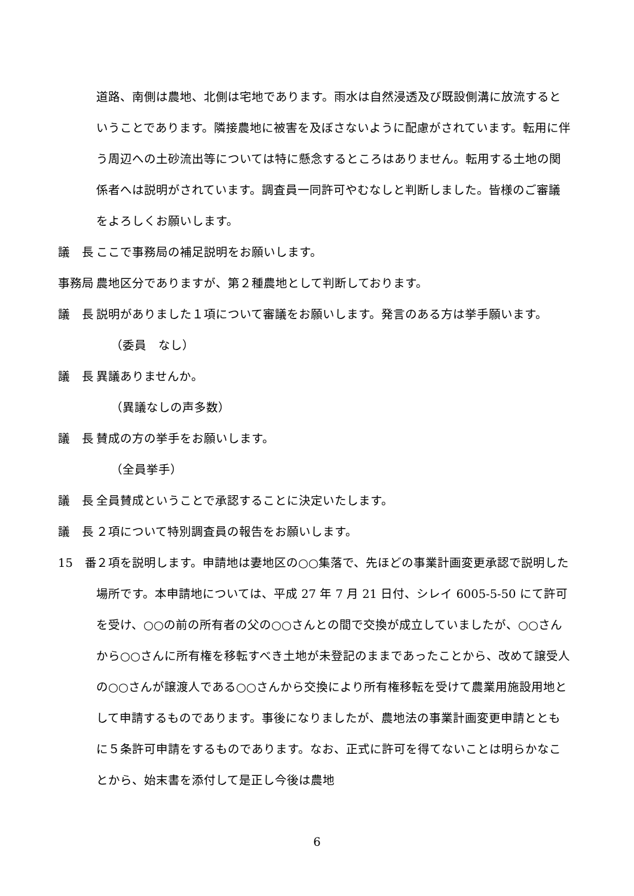道路、南側は農地、北側は宅地であります。雨水は自然浸透及び既設側溝に放流するということであります。隣接農地に被害を及ぼさないように配慮がされています。転用に伴う周辺への土砂流出等については特に懸念するところはありません。転用する土地の関係者へは説明がされています。調査員一同許可やむなしと判断しました。皆様のご審議をよろしくお願いします。
議　長 ここで事務局の補足説明をお願いします。
事務局 農地区分でありますが、第２種農地として判断しております。
議　長 説明がありました１項について審議をお願いします。発言のある方は挙手願います。
（委員　なし）
議　長 異議ありませんか。
（異議なしの声多数）
議　長 賛成の方の挙手をお願いします。
（全員挙手）
議　長 全員賛成ということで承認することに決定いたします。
議　長 ２項について特別調査員の報告をお願いします。
15　番 ２項を説明します。申請地は妻地区の○○集落で、先ほどの事業計画変更承認で説明した場所です。本申請地については、平成 27 年 7 月 21 日付、シレイ 6005-5-50 にて許可を受け、○○の前の所有者の父の○○さんとの間で交換が成立していましたが、○○さんから○○さんに所有権を移転すべき土地が未登記のままであったことから、改めて譲受人の○○さんが譲渡人である○○さんから交換により所有権移転を受けて農業用施設用地として申請するものであります。事後になりましたが、農地法の事業計画変更申請とともに５条許可申請をするものであります。なお、正式に許可を得てないことは明らかなことから、始末書を添付して是正し今後は農地
6